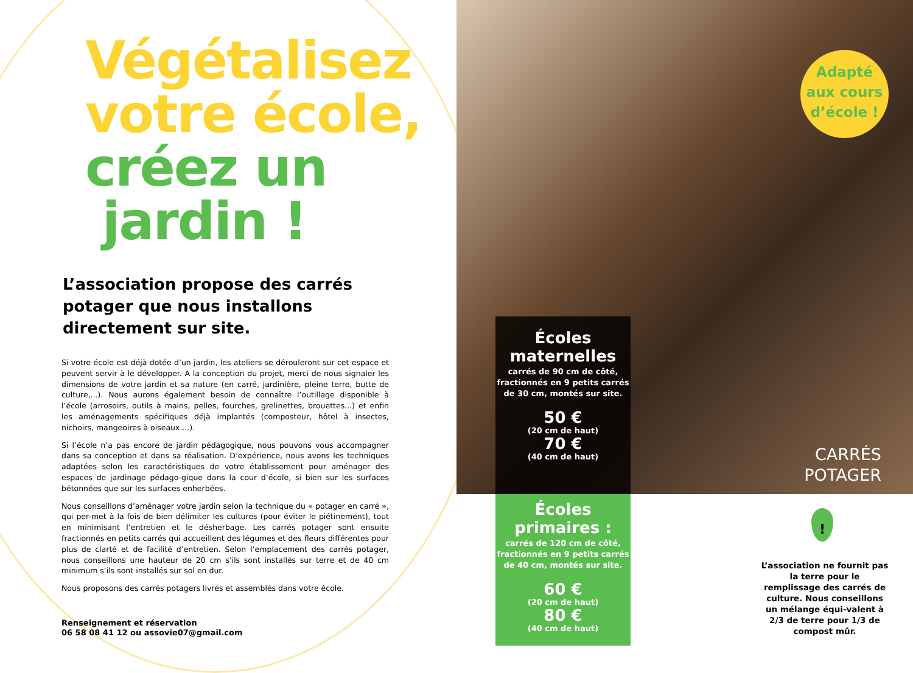Végétalisez
votre école,
créez un
jardin !
L’association propose des carrés potager que nous installons directement sur site.
Si votre école est déjà dotée d’un jardin, les ateliers se dérouleront sur cet espace et peuvent servir à le développer. A la conception du projet, merci de nous signaler les dimensions de votre jardin et sa nature (en carré, jardinière, pleine terre, butte de culture,...). Nous aurons également besoin de connaître l’outillage disponible à l’école (arrosoirs, outils à mains, pelles, fourches, grelinettes, brouettes...) et enfin les aménagements spécifiques déjà implantés (composteur, hôtel à insectes, nichoirs, mangeoires à oiseaux....).
Si l’école n’a pas encore de jardin pédagogique, nous pouvons vous accompagner dans sa conception et dans sa réalisation. D’expérience, nous avons les techniques adaptées selon les caractéristiques de votre établissement pour aménager des espaces de jardinage pédago-gique dans la cour d’école, si bien sur les surfaces bétonnées que sur les surfaces enherbées.
Nous conseillons d’aménager votre jardin selon la technique du « potager en carré », qui per-met à la fois de bien délimiter les cultures (pour éviter le piétinement), tout en minimisant l’entretien et le désherbage. Les carrés potager sont ensuite fractionnés en petits carrés qui accueillent des légumes et des fleurs différentes pour plus de clarté et de facilité d’entretien. Selon l’emplacement des carrés potager, nous conseillons une hauteur de 20 cm s’ils sont installés sur terre et de 40 cm minimum s’ils sont installés sur sol en dur.
Nous proposons des carrés potagers livrés et assemblés dans votre école.
Renseignement et réservation
06 58 08 41 12 ou assovie07@gmail.com
Adapté
aux cours
d’école !
Écoles
maternelles
carrés de 90 cm de côté, fractionnés en 9 petits carrés de 30 cm, montés sur site.
50 €
(20 cm de haut)
70 €
(40 cm de haut)
CARRÉS
POTAGER
Écoles
primaires :
carrés de 120 cm de côté, fractionnés en 9 petits carrés de 40 cm, montés sur site.
60 €
(20 cm de haut)
80 €
(40 cm de haut)
!
L’association ne fournit pas la terre pour le remplissage des carrés de culture. Nous conseillons un mélange équi-valent à 2/3 de terre pour 1/3 de compost mûr.